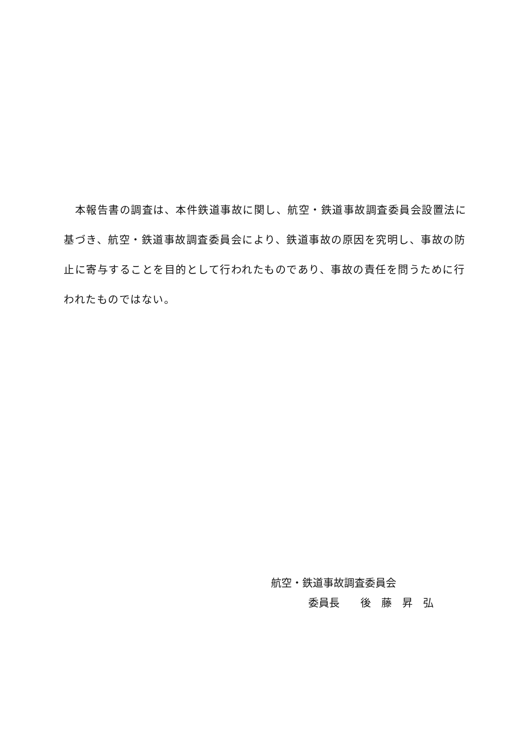本報告書の調査は、本件鉄道事故に関し、航空・鉄道事故調査委員会設置法に基づき、航空・鉄道事故調査委員会により、鉄道事故の原因を究明し、事故の防止に寄与することを目的として行われたものであり、事故の責任を問うために行われたものではない。
航空・鉄道事故調査委員会
委員長　　後　藤　昇　弘